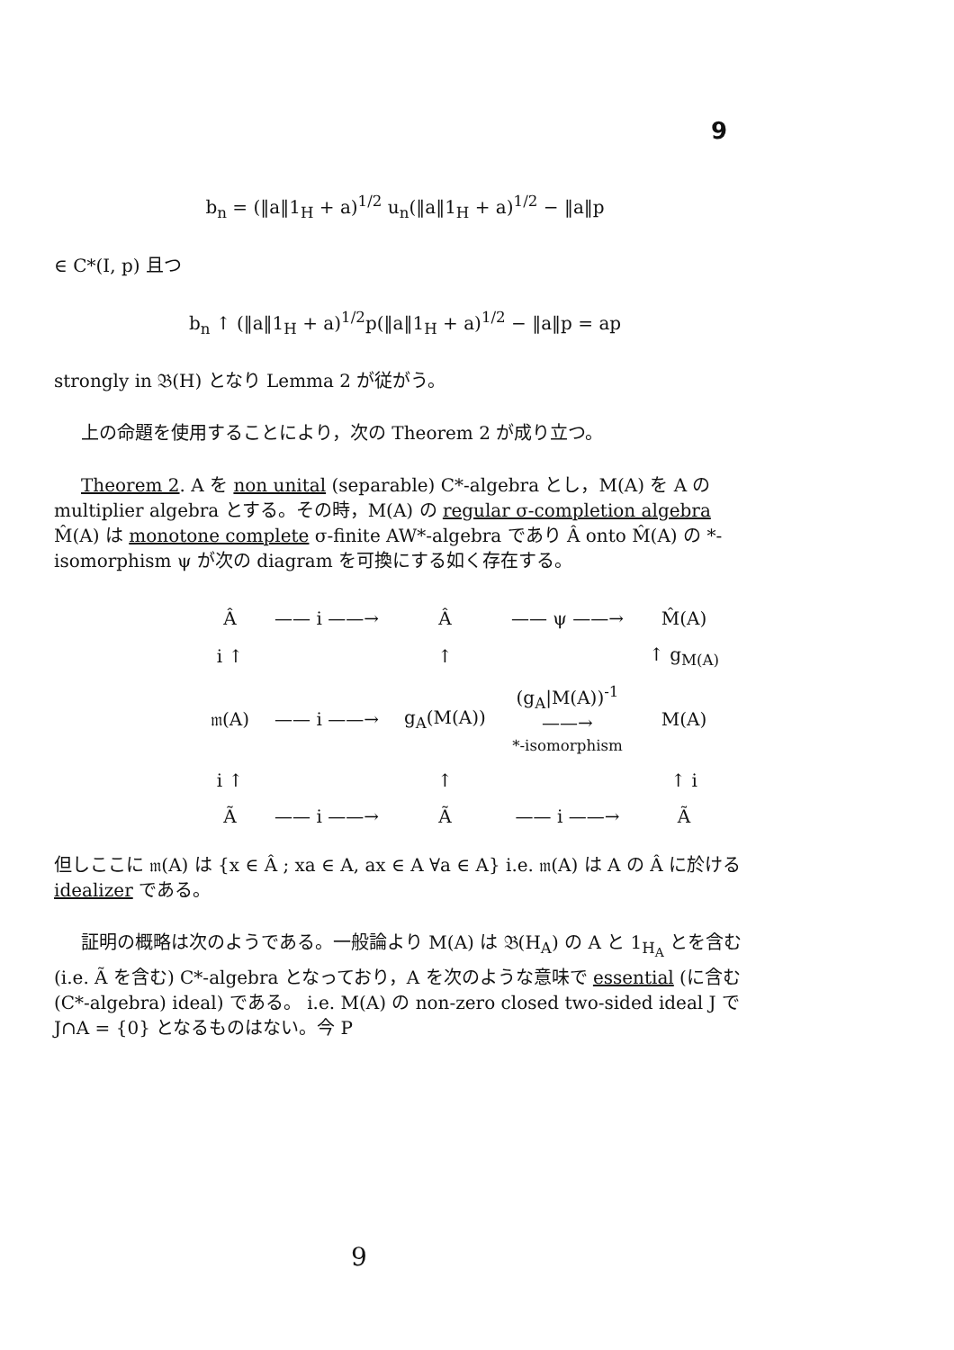9
b<sub>n</sub> = (‖a‖1<sub>H</sub> + a)<sup>1/2</sup> u<sub>n</sub>(‖a‖1<sub>H</sub> + a)<sup>1/2</sup> − ‖a‖p
∈ C*(I, p) 且つ
b<sub>n</sub> ↑ (‖a‖1<sub>H</sub> + a)<sup>1/2</sup>p(‖a‖1<sub>H</sub> + a)<sup>1/2</sup> − ‖a‖p = ap
strongly in 𝔅(H) となり Lemma 2 が従がう。
上の命題を使用することにより，次の Theorem 2 が成り立つ。
Theorem 2. A を non unital (separable) C*-algebra とし，M(A) を A の multiplier algebra とする。その時，M(A) の regular σ-completion algebra M̂(A) は monotone complete σ-finite AW*-algebra であり Â onto M̂(A) の *-isomorphism ψ が次の diagram を可換にする如く存在する。
| Â | —— i ——→ | Â | —— ψ ——→ | M̂(A) |
| i ↑ | | ↑ | | ↑ g<sub>M(A)</sub> |
| 𝔪(A) | —— i ——→ | g<sub>A</sub>(M(A)) | (g<sub>A</sub>/M(A))<sup>-1</sup> ——→ *-isomorphism | M(A) |
| i ↑ | | ↑ | | ↑ i |
| Ã | —— i ——→ | Ã | —— i ——→ | Ã |
但しここに 𝔪(A) は {x ∈ Â ; xa ∈ A, ax ∈ A ∀a ∈ A} i.e. 𝔪(A) は A の Â に於ける idealizer である。
証明の概略は次のようである。一般論より M(A) は 𝔅(H<sub>A</sub>) の A と 1<sub>H<sub>A</sub></sub> とを含む (i.e. Ã を含む) C*-algebra となっており，A を次のような意味で essential (に含む (C*-algebra) ideal) である。 i.e. M(A) の non-zero closed two-sided ideal J で J∩A = {0} となるものはない。今 P
9